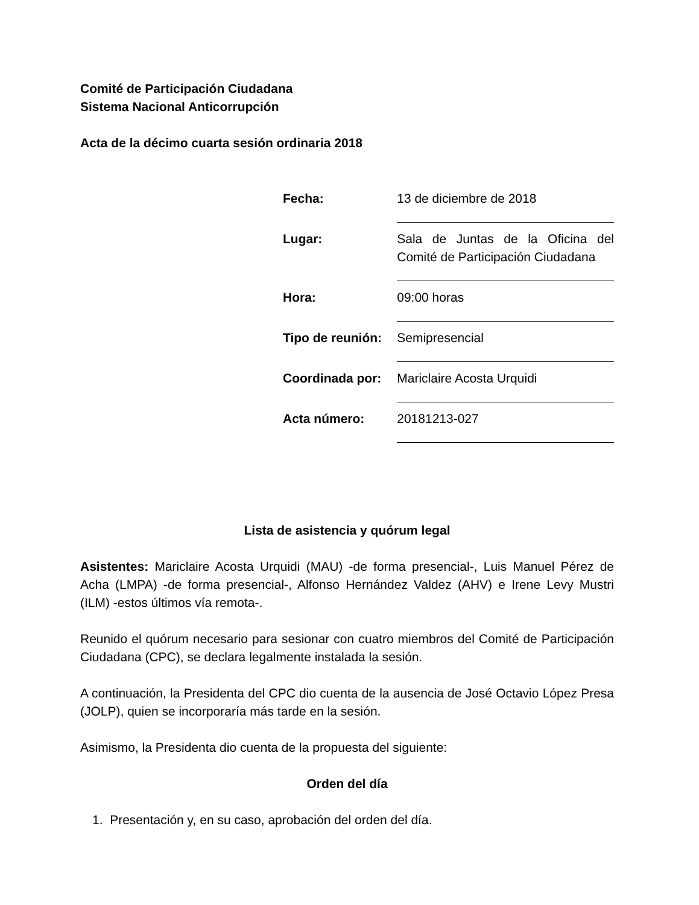Comité de Participación Ciudadana
Sistema Nacional Anticorrupción
Acta de la décimo cuarta sesión ordinaria 2018
| Fecha: | 13 de diciembre de 2018 |
| Lugar: | Sala de Juntas de la Oficina del Comité de Participación Ciudadana |
| Hora: | 09:00 horas |
| Tipo de reunión: | Semipresencial |
| Coordinada por: | Mariclaire Acosta Urquidi |
| Acta número: | 20181213-027 |
Lista de asistencia y quórum legal
Asistentes: Mariclaire Acosta Urquidi (MAU) -de forma presencial-, Luis Manuel Pérez de Acha (LMPA) -de forma presencial-, Alfonso Hernández Valdez (AHV) e Irene Levy Mustri (ILM) -estos últimos vía remota-.
Reunido el quórum necesario para sesionar con cuatro miembros del Comité de Participación Ciudadana (CPC), se declara legalmente instalada la sesión.
A continuación, la Presidenta del CPC dio cuenta de la ausencia de José Octavio López Presa (JOLP), quien se incorporaría más tarde en la sesión.
Asimismo, la Presidenta dio cuenta de la propuesta del siguiente:
Orden del día
1. Presentación y, en su caso, aprobación del orden del día.